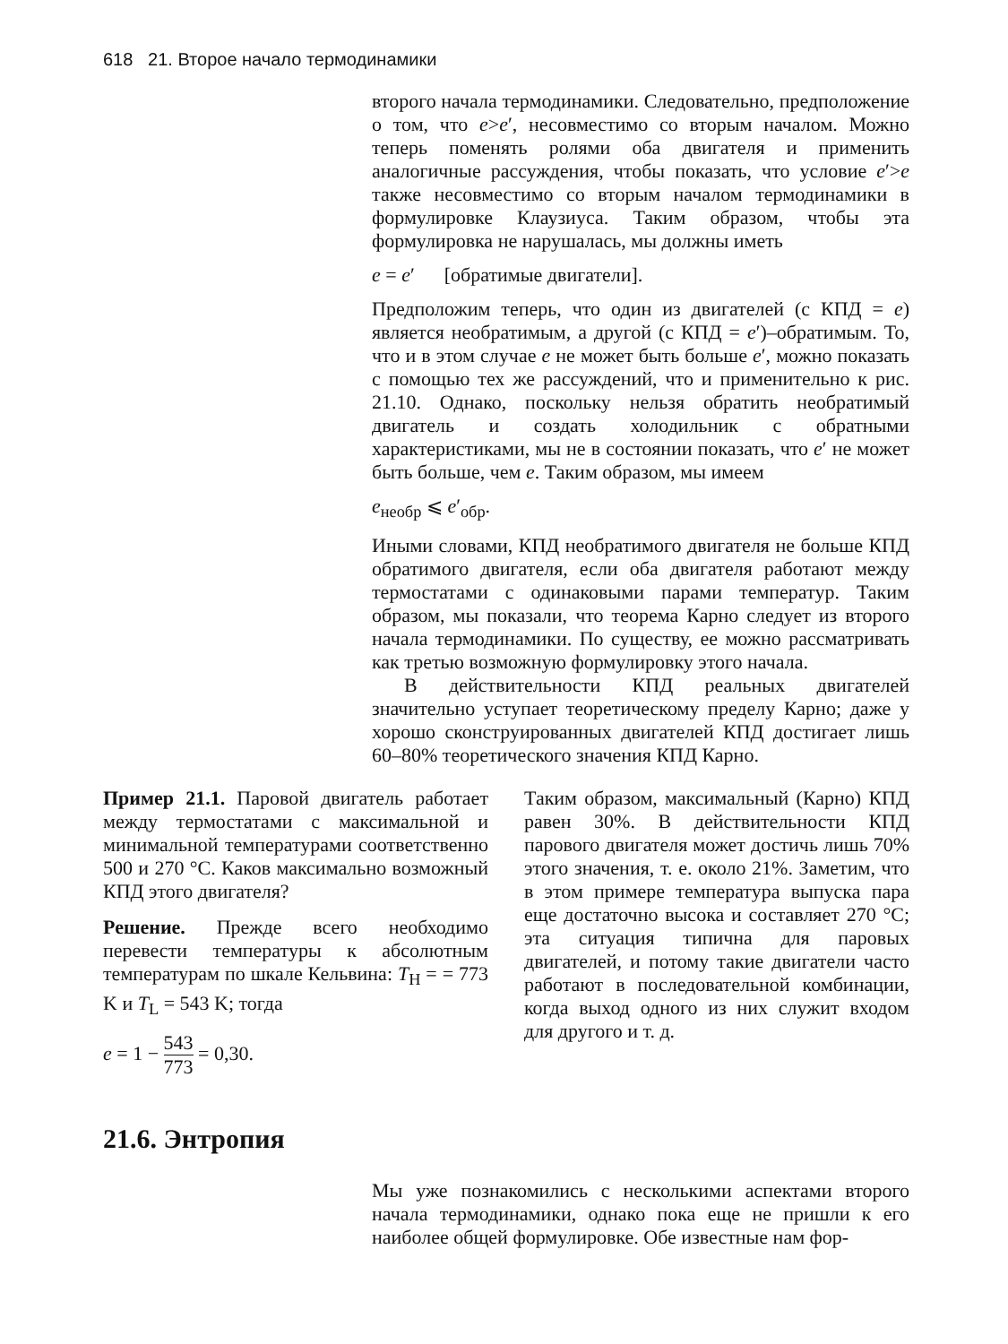618 21. Второе начало термодинамики
второго начала термодинамики. Следовательно, предположение о том, что e>e′, несовместимо со вторым началом. Можно теперь поменять ролями оба двигателя и применить аналогичные рассуждения, чтобы показать, что условие e′>e также несовместимо со вторым началом термодинамики в формулировке Клаузиуса. Таким образом, чтобы эта формулировка не нарушалась, мы должны иметь
e = e′ [обратимые двигатели].
Предположим теперь, что один из двигателей (с КПД = e) является необратимым, а другой (с КПД = e′)–обратимым. То, что и в этом случае e не может быть больше e′, можно показать с помощью тех же рассуждений, что и применительно к рис. 21.10. Однако, поскольку нельзя обратить необратимый двигатель и создать холодильник с обратными характеристиками, мы не в состоянии показать, что e′ не может быть больше, чем e. Таким образом, мы имеем
e<sub>необр</sub> ⩽ e′<sub>обр</sub>.
Иными словами, КПД необратимого двигателя не больше КПД обратимого двигателя, если оба двигателя работают между термостатами с одинаковыми парами температур. Таким образом, мы показали, что теорема Карно следует из второго начала термодинамики. По существу, ее можно рассматривать как третью возможную формулировку этого начала.
В действительности КПД реальных двигателей значительно уступает теоретическому пределу Карно; даже у хорошо сконструированных двигателей КПД достигает лишь 60–80% теоретического значения КПД Карно.
Пример 21.1. Паровой двигатель работает между термостатами с максимальной и минимальной температурами соответственно 500 и 270 °C. Каков максимально возможный КПД этого двигателя?
Решение. Прежде всего необходимо перевести температуры к абсолютным температурам по шкале Кельвина: T<sub>H</sub> = = 773 K и T<sub>L</sub> = 543 K; тогда
e = 1 − 543 773 = 0,30.
Таким образом, максимальный (Карно) КПД равен 30%. В действительности КПД парового двигателя может достичь лишь 70% этого значения, т. е. около 21%. Заметим, что в этом примере температура выпуска пара еще достаточно высока и составляет 270 °C; эта ситуация типична для паровых двигателей, и потому такие двигатели часто работают в последовательной комбинации, когда выход одного из них служит входом для другого и т. д.
21.6. Энтропия
Мы уже познакомились с несколькими аспектами второго начала термодинамики, однако пока еще не пришли к его наиболее общей формулировке. Обе известные нам фор-